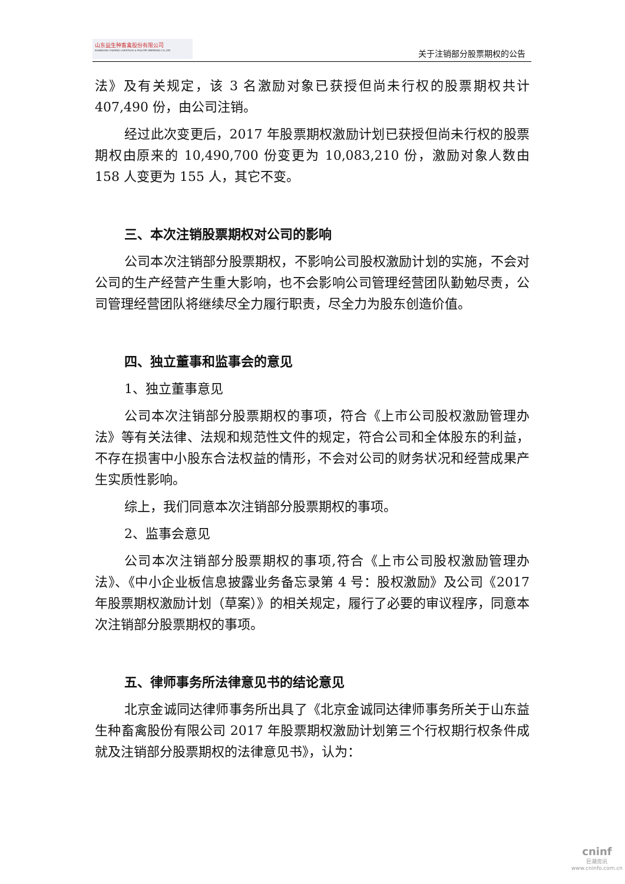山东益生种畜禽股份有限公司
SHANDONG YISHENG LIVESTOCK & POULTRY BREEDING CO.,LTD
关于注销部分股票期权的公告
法》及有关规定，该 3 名激励对象已获授但尚未行权的股票期权共计 407,490 份，由公司注销。
经过此次变更后，2017 年股票期权激励计划已获授但尚未行权的股票期权由原来的 10,490,700 份变更为 10,083,210 份，激励对象人数由 158 人变更为 155 人，其它不变。
三、本次注销股票期权对公司的影响
公司本次注销部分股票期权，不影响公司股权激励计划的实施，不会对公司的生产经营产生重大影响，也不会影响公司管理经营团队勤勉尽责，公司管理经营团队将继续尽全力履行职责，尽全力为股东创造价值。
四、独立董事和监事会的意见
1、独立董事意见
公司本次注销部分股票期权的事项，符合《上市公司股权激励管理办法》等有关法律、法规和规范性文件的规定，符合公司和全体股东的利益，不存在损害中小股东合法权益的情形，不会对公司的财务状况和经营成果产生实质性影响。
综上，我们同意本次注销部分股票期权的事项。
2、监事会意见
公司本次注销部分股票期权的事项,符合《上市公司股权激励管理办法》、《中小企业板信息披露业务备忘录第 4 号：股权激励》及公司《2017 年股票期权激励计划（草案）》的相关规定，履行了必要的审议程序，同意本次注销部分股票期权的事项。
五、律师事务所法律意见书的结论意见
北京金诚同达律师事务所出具了《北京金诚同达律师事务所关于山东益生种畜禽股份有限公司 2017 年股票期权激励计划第三个行权期行权条件成就及注销部分股票期权的法律意见书》，认为：
cninf
巨潮资讯
www.cninfo.com.cn